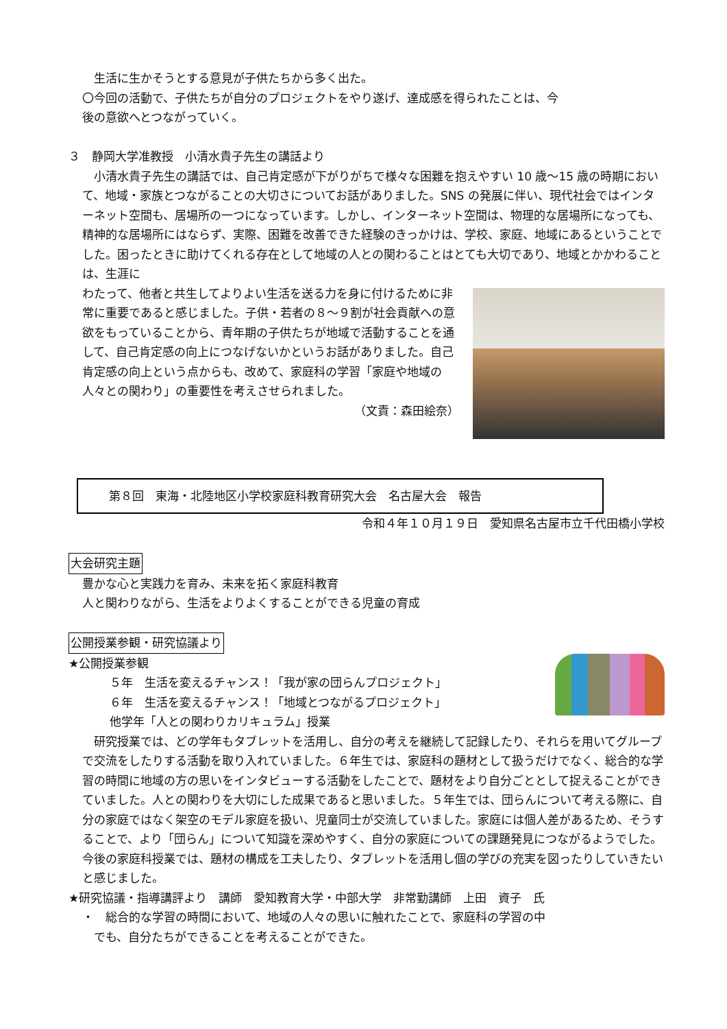生活に生かそうとする意見が子供たちから多く出た。
〇今回の活動で、子供たちが自分のプロジェクトをやり遂げ、達成感を得られたことは、今
後の意欲へとつながっていく。
３　静岡大学准教授　小清水貴子先生の講話より
　小清水貴子先生の講話では、自己肯定感が下がりがちで様々な困難を抱えやすい 10 歳～15 歳の時期において、地域・家族とつながることの大切さについてお話がありました。SNS の発展に伴い、現代社会ではインターネット空間も、居場所の一つになっています。しかし、インターネット空間は、物理的な居場所になっても、精神的な居場所にはならず、実際、困難を改善できた経験のきっかけは、学校、家庭、地域にあるということでした。困ったときに助けてくれる存在として地域の人との関わることはとても大切であり、地域とかかわることは、生涯に
わたって、他者と共生してよりよい生活を送る力を身に付けるために非常に重要であると感じました。子供・若者の８～９割が社会貢献への意欲をもっていることから、青年期の子供たちが地域で活動することを通して、自己肯定感の向上につなげないかというお話がありました。自己肯定感の向上という点からも、改めて、家庭科の学習「家庭や地域の人々との関わり」の重要性を考えさせられました。
（文責：森田絵奈）
第８回　東海・北陸地区小学校家庭科教育研究大会　名古屋大会　報告
令和４年１０月１９日　愛知県名古屋市立千代田橋小学校
大会研究主題
豊かな心と実践力を育み、未来を拓く家庭科教育
人と関わりながら、生活をよりよくすることができる児童の育成
公開授業参観・研究協議より
★公開授業参観
５年　生活を変えるチャンス！「我が家の団らんプロジェクト」
６年　生活を変えるチャンス！「地域とつながるプロジェクト」
他学年「人との関わりカリキュラム」授業
　研究授業では、どの学年もタブレットを活用し、自分の考えを継続して記録したり、それらを用いてグループで交流をしたりする活動を取り入れていました。６年生では、家庭科の題材として扱うだけでなく、総合的な学習の時間に地域の方の思いをインタビューする活動をしたことで、題材をより自分ごととして捉えることができていました。人との関わりを大切にした成果であると思いました。５年生では、団らんについて考える際に、自分の家庭ではなく架空のモデル家庭を扱い、児童同士が交流していました。家庭には個人差があるため、そうすることで、より「団らん」について知識を深めやすく、自分の家庭についての課題発見につながるようでした。今後の家庭科授業では、題材の構成を工夫したり、タブレットを活用し個の学びの充実を図ったりしていきたいと感じました。
★研究協議・指導講評より　講師　愛知教育大学・中部大学　非常勤講師　上田　資子　氏
・　総合的な学習の時間において、地域の人々の思いに触れたことで、家庭科の学習の中
　でも、自分たちができることを考えることができた。